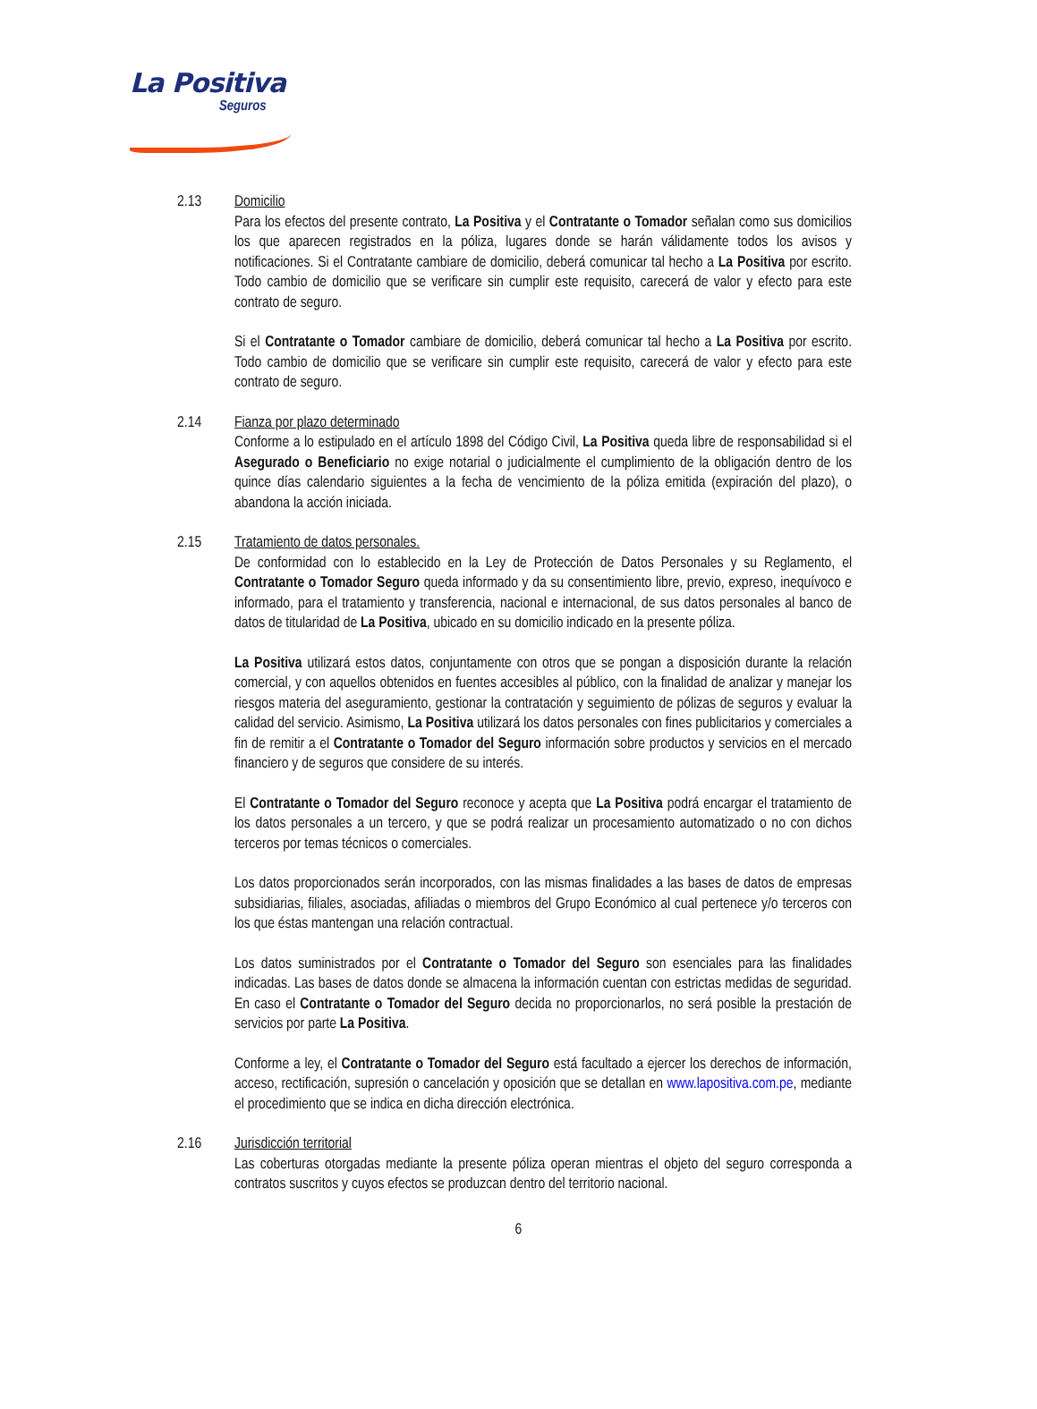La Positiva
Seguros
2.13 Domicilio
Para los efectos del presente contrato, La Positiva y el Contratante o Tomador señalan como sus domicilios los que aparecen registrados en la póliza, lugares donde se harán válidamente todos los avisos y notificaciones. Si el Contratante cambiare de domicilio, deberá comunicar tal hecho a La Positiva por escrito. Todo cambio de domicilio que se verificare sin cumplir este requisito, carecerá de valor y efecto para este contrato de seguro.
Si el Contratante o Tomador cambiare de domicilio, deberá comunicar tal hecho a La Positiva por escrito. Todo cambio de domicilio que se verificare sin cumplir este requisito, carecerá de valor y efecto para este contrato de seguro.
2.14 Fianza por plazo determinado
Conforme a lo estipulado en el artículo 1898 del Código Civil, La Positiva queda libre de responsabilidad si el Asegurado o Beneficiario no exige notarial o judicialmente el cumplimiento de la obligación dentro de los quince días calendario siguientes a la fecha de vencimiento de la póliza emitida (expiración del plazo), o abandona la acción iniciada.
2.15 Tratamiento de datos personales.
De conformidad con lo establecido en la Ley de Protección de Datos Personales y su Reglamento, el Contratante o Tomador Seguro queda informado y da su consentimiento libre, previo, expreso, inequívoco e informado, para el tratamiento y transferencia, nacional e internacional, de sus datos personales al banco de datos de titularidad de La Positiva, ubicado en su domicilio indicado en la presente póliza.
La Positiva utilizará estos datos, conjuntamente con otros que se pongan a disposición durante la relación comercial, y con aquellos obtenidos en fuentes accesibles al público, con la finalidad de analizar y manejar los riesgos materia del aseguramiento, gestionar la contratación y seguimiento de pólizas de seguros y evaluar la calidad del servicio. Asimismo, La Positiva utilizará los datos personales con fines publicitarios y comerciales a fin de remitir a el Contratante o Tomador del Seguro información sobre productos y servicios en el mercado financiero y de seguros que considere de su interés.
El Contratante o Tomador del Seguro reconoce y acepta que La Positiva podrá encargar el tratamiento de los datos personales a un tercero, y que se podrá realizar un procesamiento automatizado o no con dichos terceros por temas técnicos o comerciales.
Los datos proporcionados serán incorporados, con las mismas finalidades a las bases de datos de empresas subsidiarias, filiales, asociadas, afiliadas o miembros del Grupo Económico al cual pertenece y/o terceros con los que éstas mantengan una relación contractual.
Los datos suministrados por el Contratante o Tomador del Seguro son esenciales para las finalidades indicadas. Las bases de datos donde se almacena la información cuentan con estrictas medidas de seguridad. En caso el Contratante o Tomador del Seguro decida no proporcionarlos, no será posible la prestación de servicios por parte La Positiva.
Conforme a ley, el Contratante o Tomador del Seguro está facultado a ejercer los derechos de información, acceso, rectificación, supresión o cancelación y oposición que se detallan en www.lapositiva.com.pe, mediante el procedimiento que se indica en dicha dirección electrónica.
2.16 Jurisdicción territorial
Las coberturas otorgadas mediante la presente póliza operan mientras el objeto del seguro corresponda a contratos suscritos y cuyos efectos se produzcan dentro del territorio nacional.
6